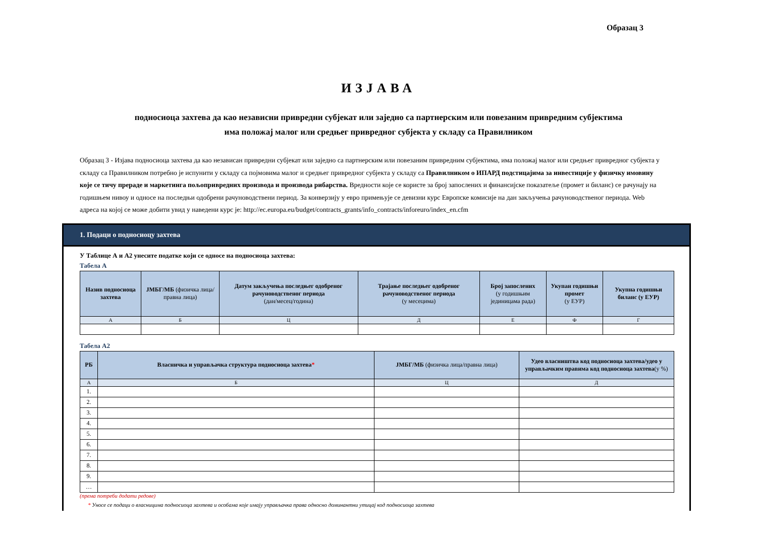Образац 3
ИЗЈАВА
подносиоца захтева да као независни привредни субјекат или заједно са партнерским или повезаним привредним субјектима
има положај малог или средњег привредног субјекта у складу са Правилником
Образац 3 - Изјава подносиоца захтева да као независан привредни субјекат или заједно са партнерским или повезаним привредним субјектима, има положај малог или средњег привредног субјекта у складу са Правилником потребно је испунити у складу са појмовима малог и средњег привредног субјекта у складу са Правилником о ИПАРД подстицајима за инвестиције у физичку имовину које се тичу прераде и маркетинга пољопривредних производа и производа рибарства. Вредности које се користе за број запослених и финансијске показатеље (промет и биланс) се рачунају на годишњем нивоу и односе на последњи одобрени рачуноводствени период. За конверзију у евро примењује се девизни курс Европске комисије на дан закључења рачуноводственог периода. Web адреса на којој се може добити увид у наведени курс је: http://ec.europa.eu/budget/contracts_grants/info_contracts/inforeuro/index_en.cfm
1. Подаци о подносиоцу захтева
У Таблице А и А2 унесите податке који се односе на подносиоца захтева:
Табела А
| Назив подносиоца захтева | ЈМБГ/МБ (физичка лица/правна лица) | Датум закључења последњег одобреног рачуноводственог периода (дан/месец/година) | Трајање последњег одобреног рачуноводственог периода (у месецима) | Број запослених (у годишњим јединицама рада) | Укупан годишњи промет (у ЕУР) | Укупна годишњи биланс (у ЕУР) |
| --- | --- | --- | --- | --- | --- | --- |
| А | Б | Ц | Д | Е | Ф | Г |
Табела А2
| РБ | Власничка и управљачка структура подносиоца захтева * | ЈМБГ/МБ (физичка лица/правна лица) | Удео власништва код подносиоца захтева/удео у управљачким правима код подносиоца захтева (у %) |
| --- | --- | --- | --- |
| А | Б | Ц | Д |
| 1. | | | |
| 2. | | | |
| 3. | | | |
| 4. | | | |
| 5. | | | |
| 6. | | | |
| 7. | | | |
| 8. | | | |
| 9. | | | |
| … | | | |
(према потреби додати редове)
* Уносе се подаци о власницима подносиоца захтева и особама које имају управљачка права односно доминантни утицај код подносиоца захтева